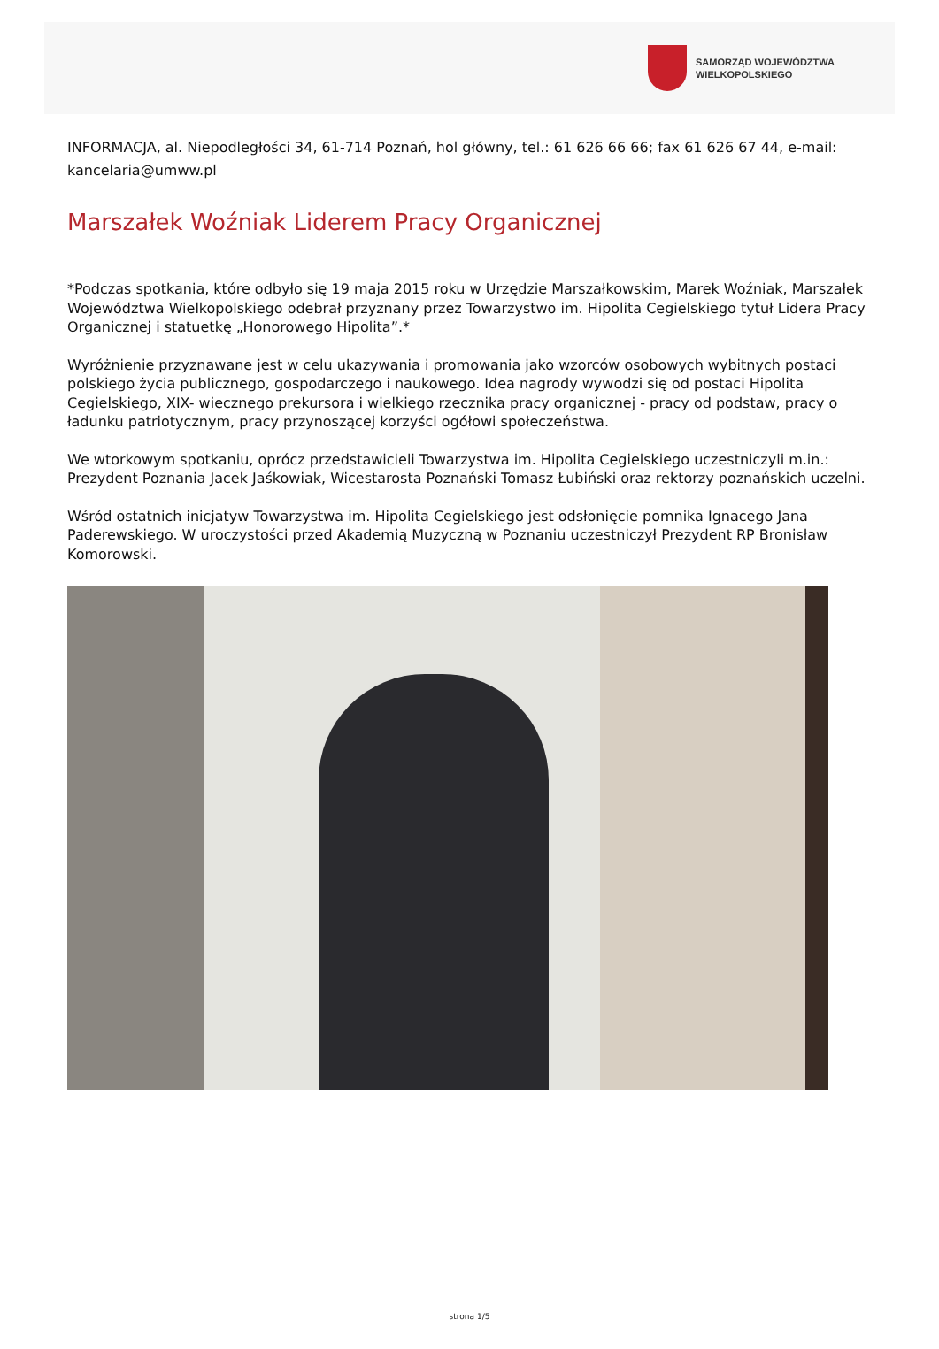SAMORZĄD WOJEWÓDZTWA
WIELKOPOLSKIEGO
INFORMACJA, al. Niepodległości 34, 61-714 Poznań, hol główny, tel.: 61 626 66 66; fax 61 626 67 44, e-mail: kancelaria@umww.pl
Marszałek Woźniak Liderem Pracy Organicznej
*Podczas spotkania, które odbyło się 19 maja 2015 roku w Urzędzie Marszałkowskim, Marek Woźniak, Marszałek Województwa Wielkopolskiego odebrał przyznany przez Towarzystwo im. Hipolita Cegielskiego tytuł Lidera Pracy Organicznej i statuetkę „Honorowego Hipolita”.*
Wyróżnienie przyznawane jest w celu ukazywania i promowania jako wzorców osobowych wybitnych postaci polskiego życia publicznego, gospodarczego i naukowego. Idea nagrody wywodzi się od postaci Hipolita Cegielskiego, XIX- wiecznego prekursora i wielkiego rzecznika pracy organicznej - pracy od podstaw, pracy o ładunku patriotycznym, pracy przynoszącej korzyści ogółowi społeczeństwa.
We wtorkowym spotkaniu, oprócz przedstawicieli Towarzystwa im. Hipolita Cegielskiego uczestniczyli m.in.: Prezydent Poznania Jacek Jaśkowiak, Wicestarosta Poznański Tomasz Łubiński oraz rektorzy poznańskich uczelni.
Wśród ostatnich inicjatyw Towarzystwa im. Hipolita Cegielskiego jest odsłonięcie pomnika Ignacego Jana Paderewskiego. W uroczystości przed Akademią Muzyczną w Poznaniu uczestniczył Prezydent RP Bronisław Komorowski.
strona 1/5